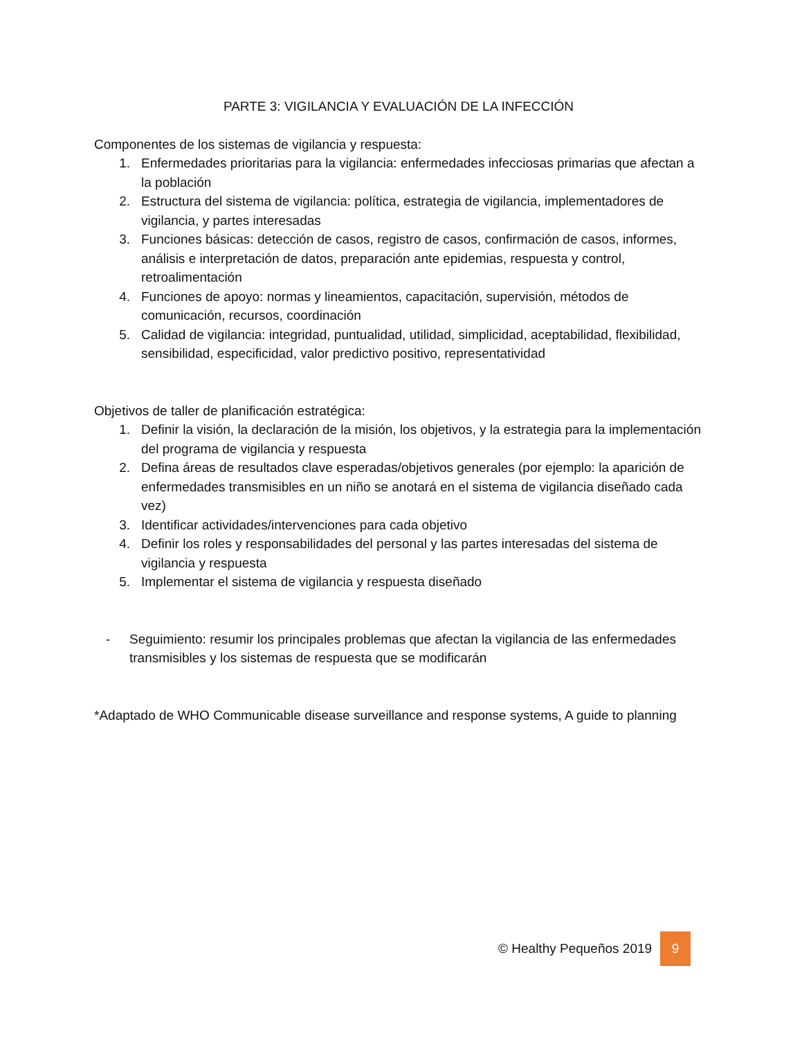PARTE 3: VIGILANCIA Y EVALUACIÓN DE LA INFECCIÓN
Componentes de los sistemas de vigilancia y respuesta:
1. Enfermedades prioritarias para la vigilancia: enfermedades infecciosas primarias que afectan a la población
2. Estructura del sistema de vigilancia: política, estrategia de vigilancia, implementadores de vigilancia, y partes interesadas
3. Funciones básicas: detección de casos, registro de casos, confirmación de casos, informes, análisis e interpretación de datos, preparación ante epidemias, respuesta y control, retroalimentación
4. Funciones de apoyo: normas y lineamientos, capacitación, supervisión, métodos de comunicación, recursos, coordinación
5. Calidad de vigilancia: integridad, puntualidad, utilidad, simplicidad, aceptabilidad, flexibilidad, sensibilidad, especificidad, valor predictivo positivo, representatividad
Objetivos de taller de planificación estratégica:
1. Definir la visión, la declaración de la misión, los objetivos, y la estrategia para la implementación del programa de vigilancia y respuesta
2. Defina áreas de resultados clave esperadas/objetivos generales (por ejemplo: la aparición de enfermedades transmisibles en un niño se anotará en el sistema de vigilancia diseñado cada vez)
3. Identificar actividades/intervenciones para cada objetivo
4. Definir los roles y responsabilidades del personal y las partes interesadas del sistema de vigilancia y respuesta
5. Implementar el sistema de vigilancia y respuesta diseñado
- Seguimiento: resumir los principales problemas que afectan la vigilancia de las enfermedades transmisibles y los sistemas de respuesta que se modificarán
*Adaptado de WHO Communicable disease surveillance and response systems, A guide to planning
© Healthy Pequeños 2019 9